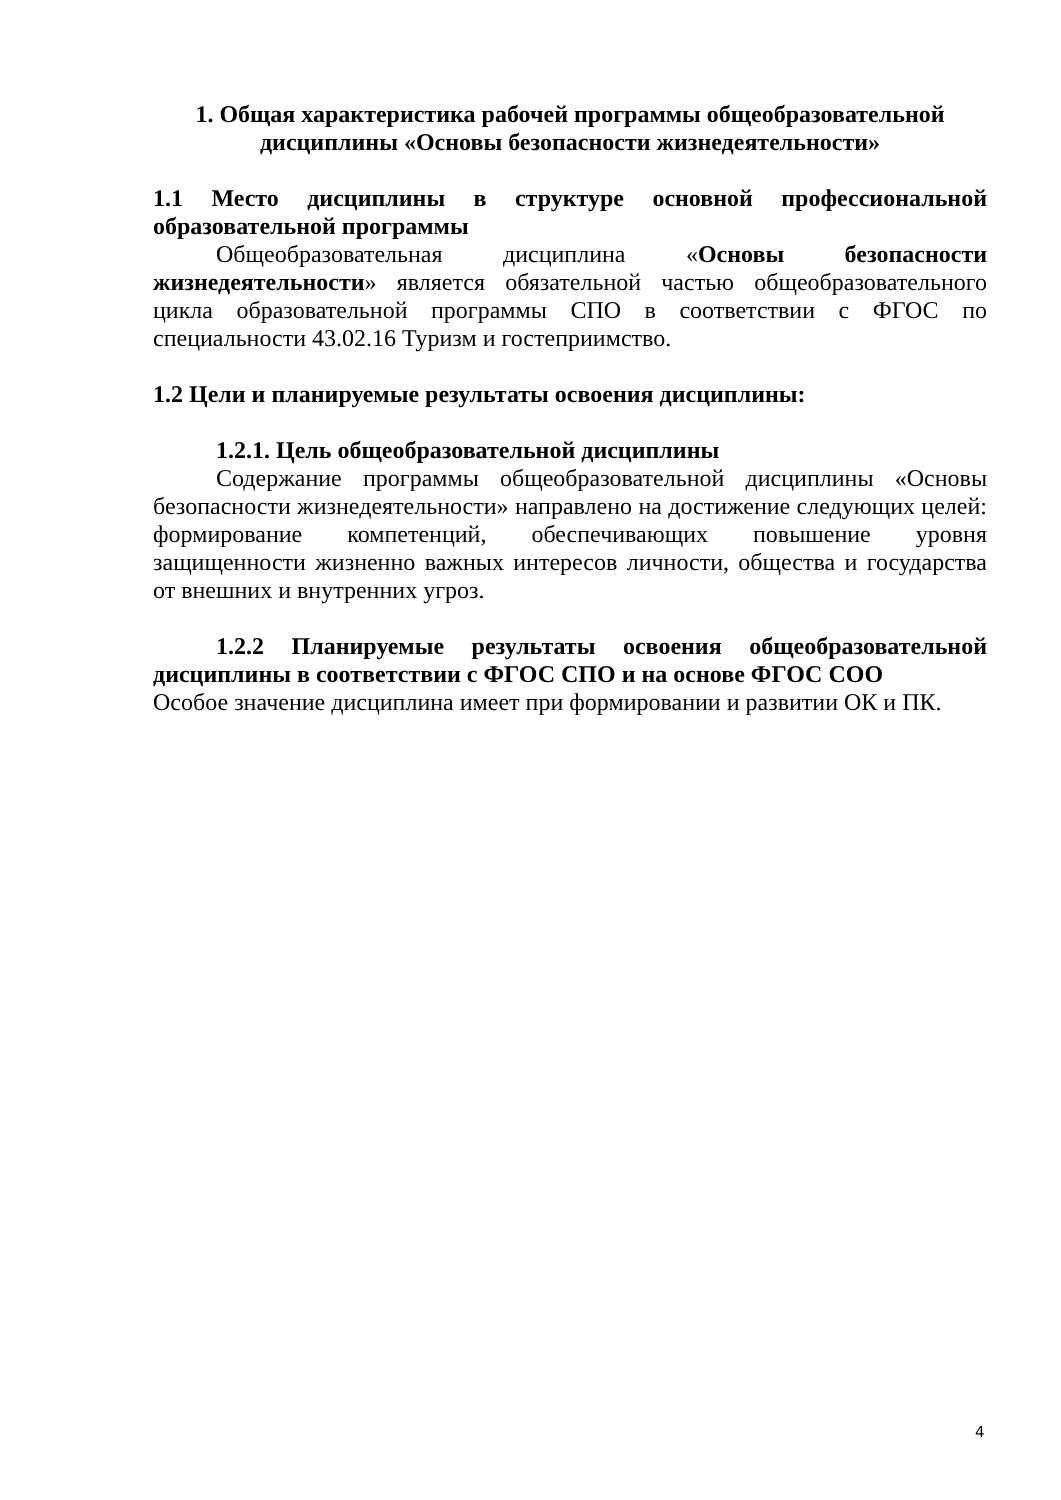1. Общая характеристика рабочей программы общеобразовательной дисциплины «Основы безопасности жизнедеятельности»
1.1 Место дисциплины в структуре основной профессиональной образовательной программы
Общеобразовательная дисциплина «Основы безопасности жизнедеятельности» является обязательной частью общеобразовательного цикла образовательной программы СПО в соответствии с ФГОС по специальности 43.02.16 Туризм и гостеприимство.
1.2 Цели и планируемые результаты освоения дисциплины:
1.2.1. Цель общеобразовательной дисциплины
Содержание программы общеобразовательной дисциплины «Основы безопасности жизнедеятельности» направлено на достижение следующих целей: формирование компетенций, обеспечивающих повышение уровня защищенности жизненно важных интересов личности, общества и государства от внешних и внутренних угроз.
1.2.2 Планируемые результаты освоения общеобразовательной дисциплины в соответствии с ФГОС СПО и на основе ФГОС СОО
Особое значение дисциплина имеет при формировании и развитии ОК и ПК.
4